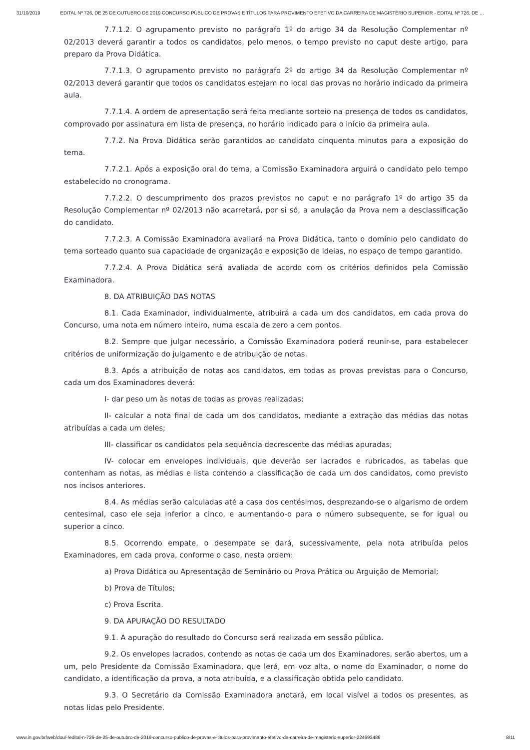31/10/2019 EDITAL Nº 726, DE 25 DE OUTUBRO DE 2019 CONCURSO PÚBLICO DE PROVAS E TÍTULOS PARA PROVIMENTO EFETIVO DA CARREIRA DE MAGISTÉRIO SUPERIOR - EDITAL Nº 726, DE …
7.7.1.2. O agrupamento previsto no parágrafo 1º do artigo 34 da Resolução Complementar nº 02/2013 deverá garantir a todos os candidatos, pelo menos, o tempo previsto no caput deste artigo, para preparo da Prova Didática.
7.7.1.3. O agrupamento previsto no parágrafo 2º do artigo 34 da Resolução Complementar nº 02/2013 deverá garantir que todos os candidatos estejam no local das provas no horário indicado da primeira aula.
7.7.1.4. A ordem de apresentação será feita mediante sorteio na presença de todos os candidatos, comprovado por assinatura em lista de presença, no horário indicado para o início da primeira aula.
7.7.2. Na Prova Didática serão garantidos ao candidato cinquenta minutos para a exposição do tema.
7.7.2.1. Após a exposição oral do tema, a Comissão Examinadora arguirá o candidato pelo tempo estabelecido no cronograma.
7.7.2.2. O descumprimento dos prazos previstos no caput e no parágrafo 1º do artigo 35 da Resolução Complementar nº 02/2013 não acarretará, por si só, a anulação da Prova nem a desclassificação do candidato.
7.7.2.3. A Comissão Examinadora avaliará na Prova Didática, tanto o domínio pelo candidato do tema sorteado quanto sua capacidade de organização e exposição de ideias, no espaço de tempo garantido.
7.7.2.4. A Prova Didática será avaliada de acordo com os critérios definidos pela Comissão Examinadora.
8. DA ATRIBUIÇÃO DAS NOTAS
8.1. Cada Examinador, individualmente, atribuirá a cada um dos candidatos, em cada prova do Concurso, uma nota em número inteiro, numa escala de zero a cem pontos.
8.2. Sempre que julgar necessário, a Comissão Examinadora poderá reunir-se, para estabelecer critérios de uniformização do julgamento e de atribuição de notas.
8.3. Após a atribuição de notas aos candidatos, em todas as provas previstas para o Concurso, cada um dos Examinadores deverá:
I- dar peso um às notas de todas as provas realizadas;
II- calcular a nota final de cada um dos candidatos, mediante a extração das médias das notas atribuídas a cada um deles;
III- classificar os candidatos pela sequência decrescente das médias apuradas;
IV- colocar em envelopes individuais, que deverão ser lacrados e rubricados, as tabelas que contenham as notas, as médias e lista contendo a classificação de cada um dos candidatos, como previsto nos incisos anteriores.
8.4. As médias serão calculadas até a casa dos centésimos, desprezando-se o algarismo de ordem centesimal, caso ele seja inferior a cinco, e aumentando-o para o número subsequente, se for igual ou superior a cinco.
8.5. Ocorrendo empate, o desempate se dará, sucessivamente, pela nota atribuída pelos Examinadores, em cada prova, conforme o caso, nesta ordem:
a) Prova Didática ou Apresentação de Seminário ou Prova Prática ou Arguição de Memorial;
b) Prova de Títulos;
c) Prova Escrita.
9. DA APURAÇÃO DO RESULTADO
9.1. A apuração do resultado do Concurso será realizada em sessão pública.
9.2. Os envelopes lacrados, contendo as notas de cada um dos Examinadores, serão abertos, um a um, pelo Presidente da Comissão Examinadora, que lerá, em voz alta, o nome do Examinador, o nome do candidato, a identificação da prova, a nota atribuída, e a classificação obtida pelo candidato.
9.3. O Secretário da Comissão Examinadora anotará, em local visível a todos os presentes, as notas lidas pelo Presidente.
www.in.gov.br/web/dou/-/edital-n-726-de-25-de-outubro-de-2019-concurso-publico-de-provas-e-titulos-para-provimento-efetivo-da-carreira-de-magisterio-superior-224693486 8/11